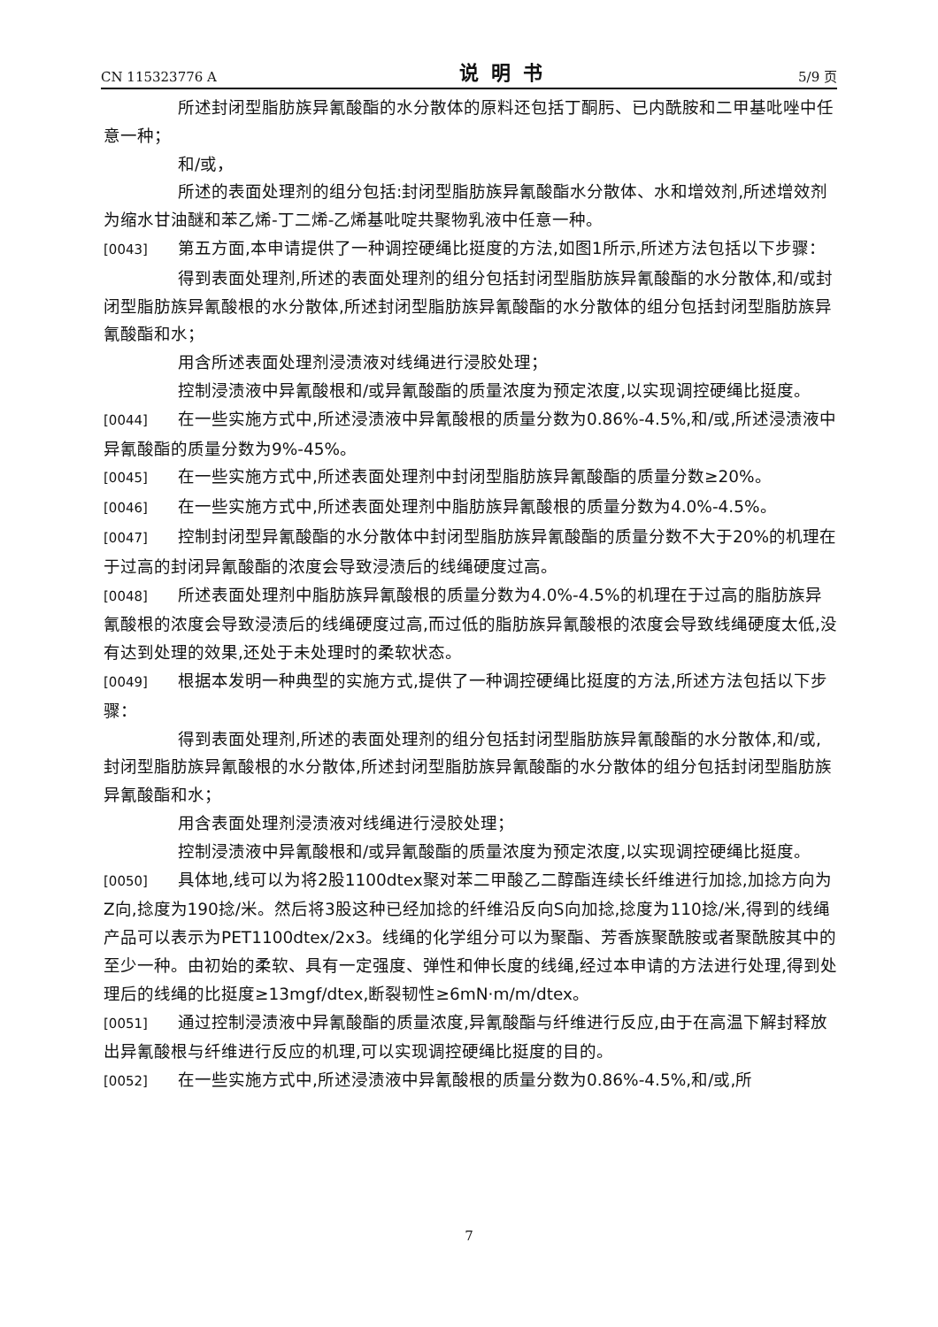CN 115323776 A 说明书 5/9 页
所述封闭型脂肪族异氰酸酯的水分散体的原料还包括丁酮肟、已内酰胺和二甲基吡唑中任意一种；
和/或，
所述的表面处理剂的组分包括:封闭型脂肪族异氰酸酯水分散体、水和增效剂,所述增效剂为缩水甘油醚和苯乙烯-丁二烯-乙烯基吡啶共聚物乳液中任意一种。
[0043] 第五方面,本申请提供了一种调控硬绳比挺度的方法,如图1所示,所述方法包括以下步骤：
得到表面处理剂,所述的表面处理剂的组分包括封闭型脂肪族异氰酸酯的水分散体,和/或封闭型脂肪族异氰酸根的水分散体,所述封闭型脂肪族异氰酸酯的水分散体的组分包括封闭型脂肪族异氰酸酯和水；
用含所述表面处理剂浸渍液对线绳进行浸胶处理；
控制浸渍液中异氰酸根和/或异氰酸酯的质量浓度为预定浓度,以实现调控硬绳比挺度。
[0044] 在一些实施方式中,所述浸渍液中异氰酸根的质量分数为0.86%-4.5%,和/或,所述浸渍液中异氰酸酯的质量分数为9%-45%。
[0045] 在一些实施方式中,所述表面处理剂中封闭型脂肪族异氰酸酯的质量分数≥20%。
[0046] 在一些实施方式中,所述表面处理剂中脂肪族异氰酸根的质量分数为4.0%-4.5%。
[0047] 控制封闭型异氰酸酯的水分散体中封闭型脂肪族异氰酸酯的质量分数不大于20%的机理在于过高的封闭异氰酸酯的浓度会导致浸渍后的线绳硬度过高。
[0048] 所述表面处理剂中脂肪族异氰酸根的质量分数为4.0%-4.5%的机理在于过高的脂肪族异氰酸根的浓度会导致浸渍后的线绳硬度过高,而过低的脂肪族异氰酸根的浓度会导致线绳硬度太低,没有达到处理的效果,还处于未处理时的柔软状态。
[0049] 根据本发明一种典型的实施方式,提供了一种调控硬绳比挺度的方法,所述方法包括以下步骤：
得到表面处理剂,所述的表面处理剂的组分包括封闭型脂肪族异氰酸酯的水分散体,和/或,封闭型脂肪族异氰酸根的水分散体,所述封闭型脂肪族异氰酸酯的水分散体的组分包括封闭型脂肪族异氰酸酯和水；
用含表面处理剂浸渍液对线绳进行浸胶处理；
控制浸渍液中异氰酸根和/或异氰酸酯的质量浓度为预定浓度,以实现调控硬绳比挺度。
[0050] 具体地,线可以为将2股1100dtex聚对苯二甲酸乙二醇酯连续长纤维进行加捻,加捻方向为Z向,捻度为190捻/米。然后将3股这种已经加捻的纤维沿反向S向加捻,捻度为110捻/米,得到的线绳产品可以表示为PET1100dtex/2x3。线绳的化学组分可以为聚酯、芳香族聚酰胺或者聚酰胺其中的至少一种。由初始的柔软、具有一定强度、弹性和伸长度的线绳,经过本申请的方法进行处理,得到处理后的线绳的比挺度≥13mgf/dtex,断裂韧性≥6mN·m/m/dtex。
[0051] 通过控制浸渍液中异氰酸酯的质量浓度,异氰酸酯与纤维进行反应,由于在高温下解封释放出异氰酸根与纤维进行反应的机理,可以实现调控硬绳比挺度的目的。
[0052] 在一些实施方式中,所述浸渍液中异氰酸根的质量分数为0.86%-4.5%,和/或,所
7